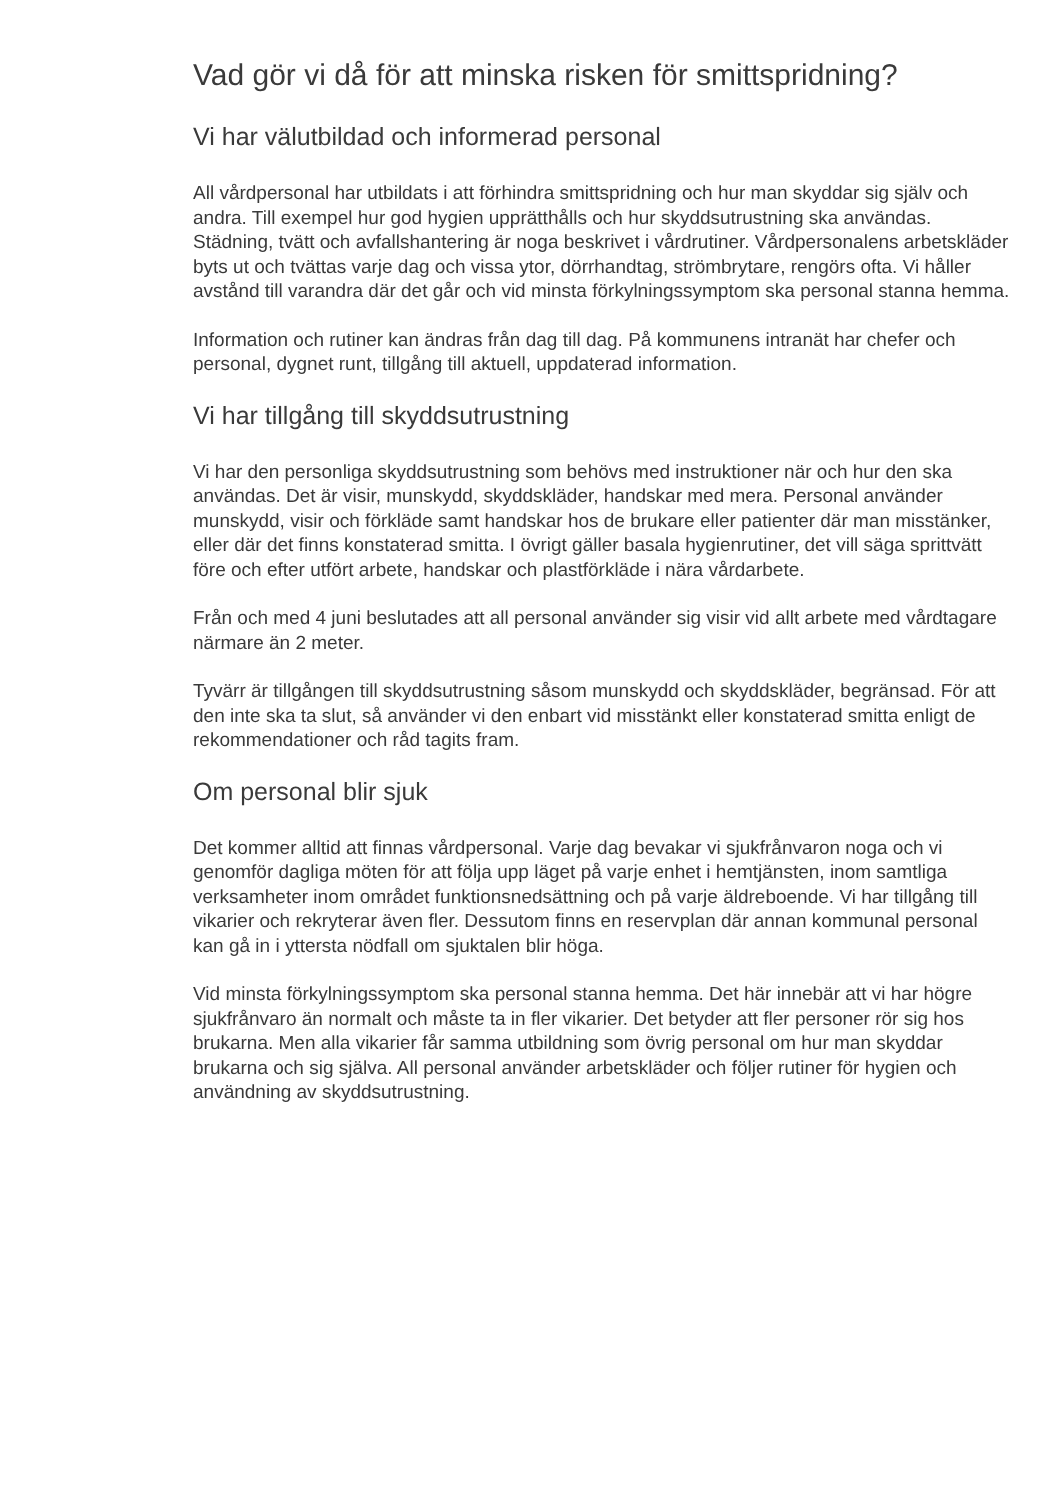Vad gör vi då för att minska risken för smittspridning?
Vi har välutbildad och informerad personal
All vårdpersonal har utbildats i att förhindra smittspridning och hur man skyddar sig själv och andra. Till exempel hur god hygien upprätthålls och hur skyddsutrustning ska användas. Städning, tvätt och avfallshantering är noga beskrivet i vårdrutiner. Vårdpersonalens arbetskläder byts ut och tvättas varje dag och vissa ytor, dörrhandtag, strömbrytare, rengörs ofta. Vi håller avstånd till varandra där det går och vid minsta förkylningssymptom ska personal stanna hemma.
Information och rutiner kan ändras från dag till dag. På kommunens intranät har chefer och personal, dygnet runt, tillgång till aktuell, uppdaterad information.
Vi har tillgång till skyddsutrustning
Vi har den personliga skyddsutrustning som behövs med instruktioner när och hur den ska användas. Det är visir, munskydd, skyddskläder, handskar med mera. Personal använder munskydd, visir och förkläde samt handskar hos de brukare eller patienter där man misstänker, eller där det finns konstaterad smitta. I övrigt gäller basala hygienrutiner, det vill säga sprittvätt före och efter utfört arbete, handskar och plastförkläde i nära vårdarbete.
Från och med 4 juni beslutades att all personal använder sig visir vid allt arbete med vårdtagare närmare än 2 meter.
Tyvärr är tillgången till skyddsutrustning såsom munskydd och skyddskläder, begränsad. För att den inte ska ta slut, så använder vi den enbart vid misstänkt eller konstaterad smitta enligt de rekommendationer och råd tagits fram.
Om personal blir sjuk
Det kommer alltid att finnas vårdpersonal. Varje dag bevakar vi sjukfrånvaron noga och vi genomför dagliga möten för att följa upp läget på varje enhet i hemtjänsten, inom samtliga verksamheter inom området funktionsnedsättning och på varje äldreboende. Vi har tillgång till vikarier och rekryterar även fler. Dessutom finns en reservplan där annan kommunal personal kan gå in i yttersta nödfall om sjuktalen blir höga.
Vid minsta förkylningssymptom ska personal stanna hemma. Det här innebär att vi har högre sjukfrånvaro än normalt och måste ta in fler vikarier. Det betyder att fler personer rör sig hos brukarna. Men alla vikarier får samma utbildning som övrig personal om hur man skyddar brukarna och sig själva. All personal använder arbetskläder och följer rutiner för hygien och användning av skyddsutrustning.